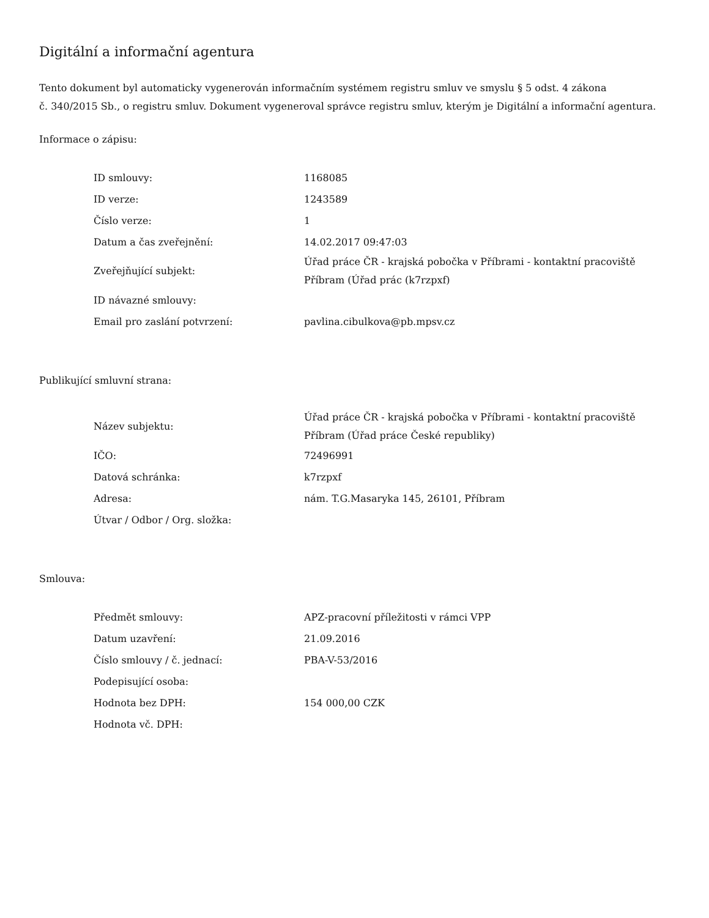Digitální a informační agentura
Tento dokument byl automaticky vygenerován informačním systémem registru smluv ve smyslu § 5 odst. 4 zákona
č. 340/2015 Sb., o registru smluv. Dokument vygeneroval správce registru smluv, kterým je Digitální a informační agentura.
Informace o zápisu:
| ID smlouvy: | 1168085 |
| ID verze: | 1243589 |
| Číslo verze: | 1 |
| Datum a čas zveřejnění: | 14.02.2017 09:47:03 |
| Zveřejňující subjekt: | Úřad práce ČR - krajská pobočka v Příbrami - kontaktní pracoviště Příbram (Úřad prác (k7rzpxf) |
| ID návazné smlouvy: | |
| Email pro zaslání potvrzení: | pavlina.cibulkova@pb.mpsv.cz |
Publikující smluvní strana:
| Název subjektu: | Úřad práce ČR - krajská pobočka v Příbrami - kontaktní pracoviště Příbram (Úřad práce České republiky) |
| IČO: | 72496991 |
| Datová schránka: | k7rzpxf |
| Adresa: | nám. T.G.Masaryka 145, 26101, Příbram |
| Útvar / Odbor / Org. složka: | |
Smlouva:
| Předmět smlouvy: | APZ-pracovní příležitosti v rámci VPP |
| Datum uzavření: | 21.09.2016 |
| Číslo smlouvy / č. jednací: | PBA-V-53/2016 |
| Podepisující osoba: | |
| Hodnota bez DPH: | 154 000,00 CZK |
| Hodnota vč. DPH: | |